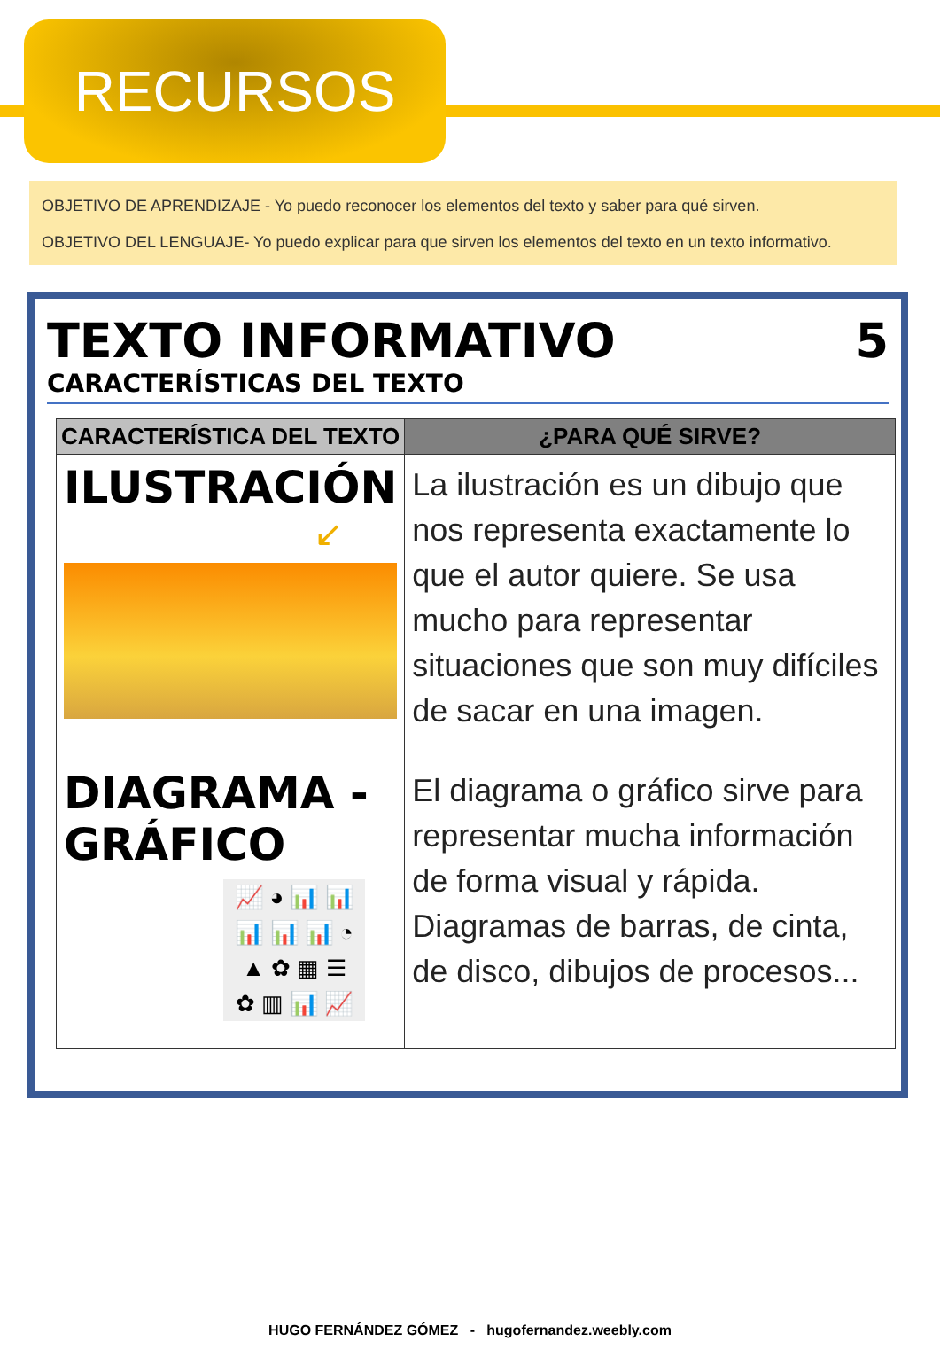RECURSOS
OBJETIVO DE APRENDIZAJE - Yo puedo reconocer los elementos del texto y saber para qué sirven.
OBJETIVO DEL LENGUAJE- Yo puedo explicar para que sirven los elementos del texto en un texto informativo.
TEXTO INFORMATIVO 5
CARACTERÍSTICAS DEL TEXTO
| CARACTERÍSTICA DEL TEXTO | ¿PARA QUÉ SIRVE? |
| --- | --- |
| ILUSTRACIÓN ↙ | La ilustración es un dibujo que nos representa exactamente lo que el autor quiere. Se usa mucho para representar situaciones que son muy difíciles de sacar en una imagen. |
| DIAGRAMA - GRÁFICO 📈 ◕ 📊 📊 📊 📊 📊 ◔ ▲ ✿ ▦ ☰ ✿ ▥ 📊 📈 | El diagrama o gráfico sirve para representar mucha información de forma visual y rápida. Diagramas de barras, de cinta, de disco, dibujos de procesos... |
HUGO FERNÁNDEZ GÓMEZ - hugofernandez.weebly.com